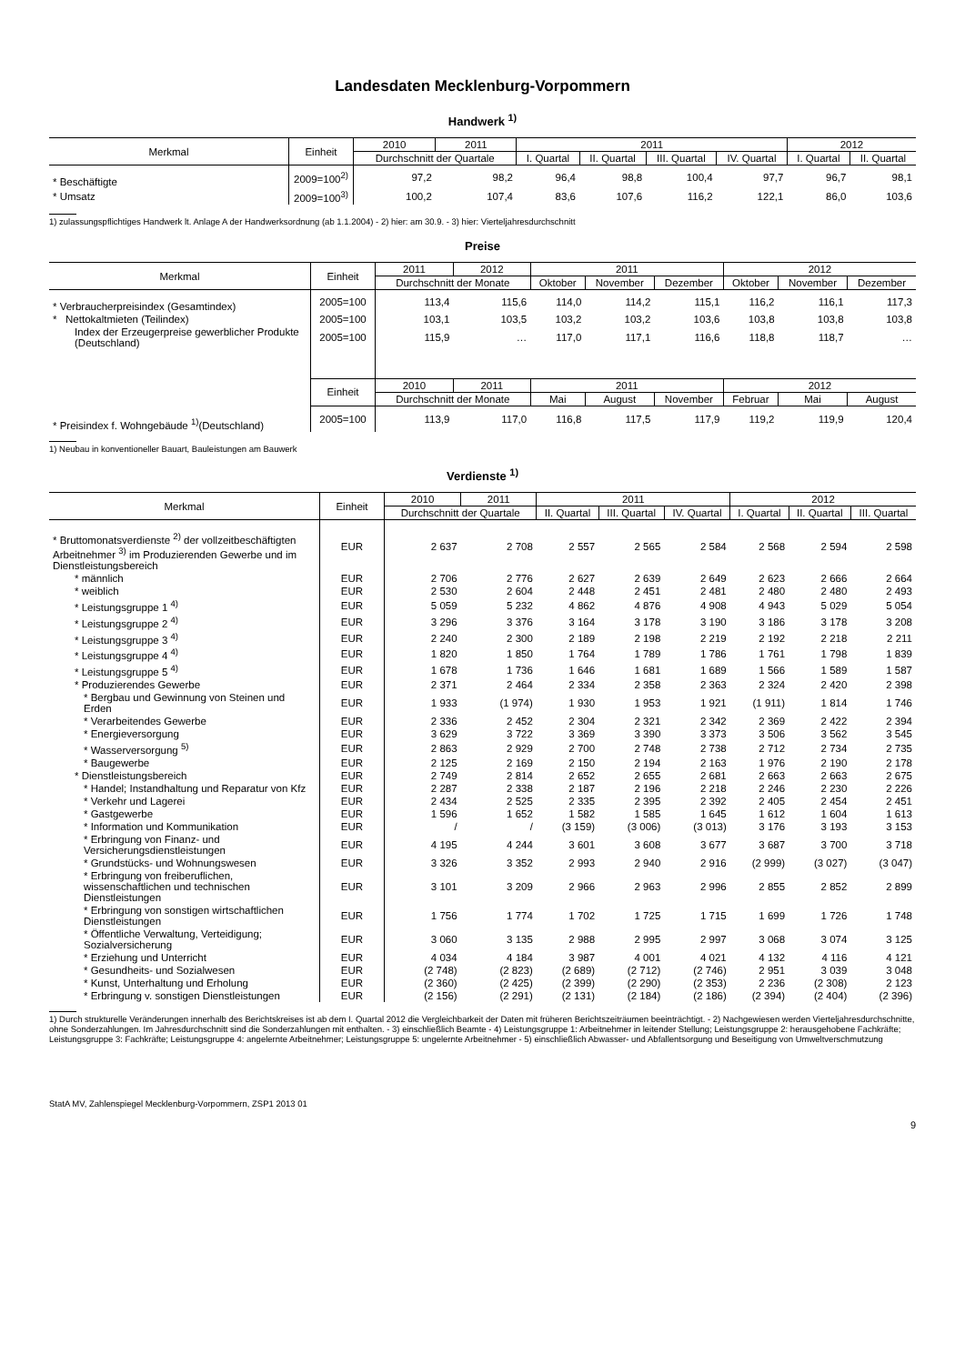Landesdaten Mecklenburg-Vorpommern
Handwerk <sup>1)</sup>
| Merkmal | Einheit | 2010 | 2011 | 2011 | | | | 2012 | |
| --- | --- | --- | --- | --- | --- | --- | --- | --- | --- |
| | | Durchschnitt der Quartale | | I. Quartal | II. Quartal | III. Quartal | IV. Quartal | I. Quartal | II. Quartal |
| * Beschäftigte | 2009=100<sup>2)</sup> | 97,2 | 98,2 | 96,4 | 98,8 | 100,4 | 97,7 | 96,7 | 98,1 |
| * Umsatz | 2009=100<sup>3)</sup> | 100,2 | 107,4 | 83,6 | 107,6 | 116,2 | 122,1 | 86,0 | 103,6 |
1) zulassungspflichtiges Handwerk lt. Anlage A der Handwerksordnung (ab 1.1.2004) - 2) hier: am 30.9. - 3) hier: Vierteljahresdurchschnitt
Preise
| Merkmal | Einheit | 2011 | 2012 | 2011 | | | 2012 | | |
| --- | --- | --- | --- | --- | --- | --- | --- | --- | --- |
| | | Durchschnitt der Monate | | Oktober | November | Dezember | Oktober | November | Dezember |
| * Verbraucherpreisindex (Gesamtindex) | 2005=100 | 113,4 | 115,6 | 114,0 | 114,2 | 115,1 | 116,2 | 116,1 | 117,3 |
| * Nettokaltmieten (Teilindex) | 2005=100 | 103,1 | 103,5 | 103,2 | 103,2 | 103,6 | 103,8 | 103,8 | 103,8 |
| Index der Erzeugerpreise gewerblicher Produkte (Deutschland) | 2005=100 | 115,9 | … | 117,0 | 117,1 | 116,6 | 118,8 | 118,7 | … |
| | Einheit | 2010 | 2011 | 2011 | | | 2012 | | |
| | | Durchschnitt der Monate | | Mai | August | November | Februar | Mai | August |
| * Preisindex f. Wohngebäude <sup>1)</sup>(Deutschland) | 2005=100 | 113,9 | 117,0 | 116,8 | 117,5 | 117,9 | 119,2 | 119,9 | 120,4 |
1) Neubau in konventioneller Bauart, Bauleistungen am Bauwerk
Verdienste <sup>1)</sup>
| Merkmal | Einheit | 2010 | 2011 | 2011 | | | 2012 | | |
| --- | --- | --- | --- | --- | --- | --- | --- | --- | --- |
| | | Durchschnitt der Quartale | | II. Quartal | III. Quartal | IV. Quartal | I. Quartal | II. Quartal | III. Quartal |
| * Bruttomonatsverdienste <sup>2)</sup> der vollzeitbeschäftigten Arbeitnehmer <sup>3)</sup> im Produzierenden Gewerbe und im Dienstleistungsbereich | EUR | 2 637 | 2 708 | 2 557 | 2 565 | 2 584 | 2 568 | 2 594 | 2 598 |
| * männlich | EUR | 2 706 | 2 776 | 2 627 | 2 639 | 2 649 | 2 623 | 2 666 | 2 664 |
| * weiblich | EUR | 2 530 | 2 604 | 2 448 | 2 451 | 2 481 | 2 480 | 2 480 | 2 493 |
| * Leistungsgruppe 1 <sup>4)</sup> | EUR | 5 059 | 5 232 | 4 862 | 4 876 | 4 908 | 4 943 | 5 029 | 5 054 |
| * Leistungsgruppe 2 <sup>4)</sup> | EUR | 3 296 | 3 376 | 3 164 | 3 178 | 3 190 | 3 186 | 3 178 | 3 208 |
| * Leistungsgruppe 3 <sup>4)</sup> | EUR | 2 240 | 2 300 | 2 189 | 2 198 | 2 219 | 2 192 | 2 218 | 2 211 |
| * Leistungsgruppe 4 <sup>4)</sup> | EUR | 1 820 | 1 850 | 1 764 | 1 789 | 1 786 | 1 761 | 1 798 | 1 839 |
| * Leistungsgruppe 5 <sup>4)</sup> | EUR | 1 678 | 1 736 | 1 646 | 1 681 | 1 689 | 1 566 | 1 589 | 1 587 |
| * Produzierendes Gewerbe | EUR | 2 371 | 2 464 | 2 334 | 2 358 | 2 363 | 2 324 | 2 420 | 2 398 |
| * Bergbau und Gewinnung von Steinen und Erden | EUR | 1 933 | (1 974) | 1 930 | 1 953 | 1 921 | (1 911) | 1 814 | 1 746 |
| * Verarbeitendes Gewerbe | EUR | 2 336 | 2 452 | 2 304 | 2 321 | 2 342 | 2 369 | 2 422 | 2 394 |
| * Energieversorgung | EUR | 3 629 | 3 722 | 3 369 | 3 390 | 3 373 | 3 506 | 3 562 | 3 545 |
| * Wasserversorgung <sup>5)</sup> | EUR | 2 863 | 2 929 | 2 700 | 2 748 | 2 738 | 2 712 | 2 734 | 2 735 |
| * Baugewerbe | EUR | 2 125 | 2 169 | 2 150 | 2 194 | 2 163 | 1 976 | 2 190 | 2 178 |
| * Dienstleistungsbereich | EUR | 2 749 | 2 814 | 2 652 | 2 655 | 2 681 | 2 663 | 2 663 | 2 675 |
| * Handel; Instandhaltung und Reparatur von Kfz | EUR | 2 287 | 2 338 | 2 187 | 2 196 | 2 218 | 2 246 | 2 230 | 2 226 |
| * Verkehr und Lagerei | EUR | 2 434 | 2 525 | 2 335 | 2 395 | 2 392 | 2 405 | 2 454 | 2 451 |
| * Gastgewerbe | EUR | 1 596 | 1 652 | 1 582 | 1 585 | 1 645 | 1 612 | 1 604 | 1 613 |
| * Information und Kommunikation | EUR | / | / | (3 159) | (3 006) | (3 013) | 3 176 | 3 193 | 3 153 |
| * Erbringung von Finanz- und Versicherungsdienstleistungen | EUR | 4 195 | 4 244 | 3 601 | 3 608 | 3 677 | 3 687 | 3 700 | 3 718 |
| * Grundstücks- und Wohnungswesen | EUR | 3 326 | 3 352 | 2 993 | 2 940 | 2 916 | (2 999) | (3 027) | (3 047) |
| * Erbringung von freiberuflichen, wissenschaftlichen und technischen Dienstleistungen | EUR | 3 101 | 3 209 | 2 966 | 2 963 | 2 996 | 2 855 | 2 852 | 2 899 |
| * Erbringung von sonstigen wirtschaftlichen Dienstleistungen | EUR | 1 756 | 1 774 | 1 702 | 1 725 | 1 715 | 1 699 | 1 726 | 1 748 |
| * Öffentliche Verwaltung, Verteidigung; Sozialversicherung | EUR | 3 060 | 3 135 | 2 988 | 2 995 | 2 997 | 3 068 | 3 074 | 3 125 |
| * Erziehung und Unterricht | EUR | 4 034 | 4 184 | 3 987 | 4 001 | 4 021 | 4 132 | 4 116 | 4 121 |
| * Gesundheits- und Sozialwesen | EUR | (2 748) | (2 823) | (2 689) | (2 712) | (2 746) | 2 951 | 3 039 | 3 048 |
| * Kunst, Unterhaltung und Erholung | EUR | (2 360) | (2 425) | (2 399) | (2 290) | (2 353) | 2 236 | (2 308) | 2 123 |
| * Erbringung v. sonstigen Dienstleistungen | EUR | (2 156) | (2 291) | (2 131) | (2 184) | (2 186) | (2 394) | (2 404) | (2 396) |
1) Durch strukturelle Veränderungen innerhalb des Berichtskreises ist ab dem I. Quartal 2012 die Vergleichbarkeit der Daten mit früheren Berichtszeiträumen beeinträchtigt. - 2) Nachgewiesen werden Vierteljahresdurchschnitte, ohne Sonderzahlungen. Im Jahresdurchschnitt sind die Sonderzahlungen mit enthalten. - 3) einschließlich Beamte - 4) Leistungsgruppe 1: Arbeitnehmer in leitender Stellung; Leistungsgruppe 2: herausgehobene Fachkräfte; Leistungsgruppe 3: Fachkräfte; Leistungsgruppe 4: angelernte Arbeitnehmer; Leistungsgruppe 5: ungelernte Arbeitnehmer - 5) einschließlich Abwasser- und Abfallentsorgung und Beseitigung von Umweltverschmutzung
StatA MV, Zahlenspiegel Mecklenburg-Vorpommern, ZSP1 2013 01
9